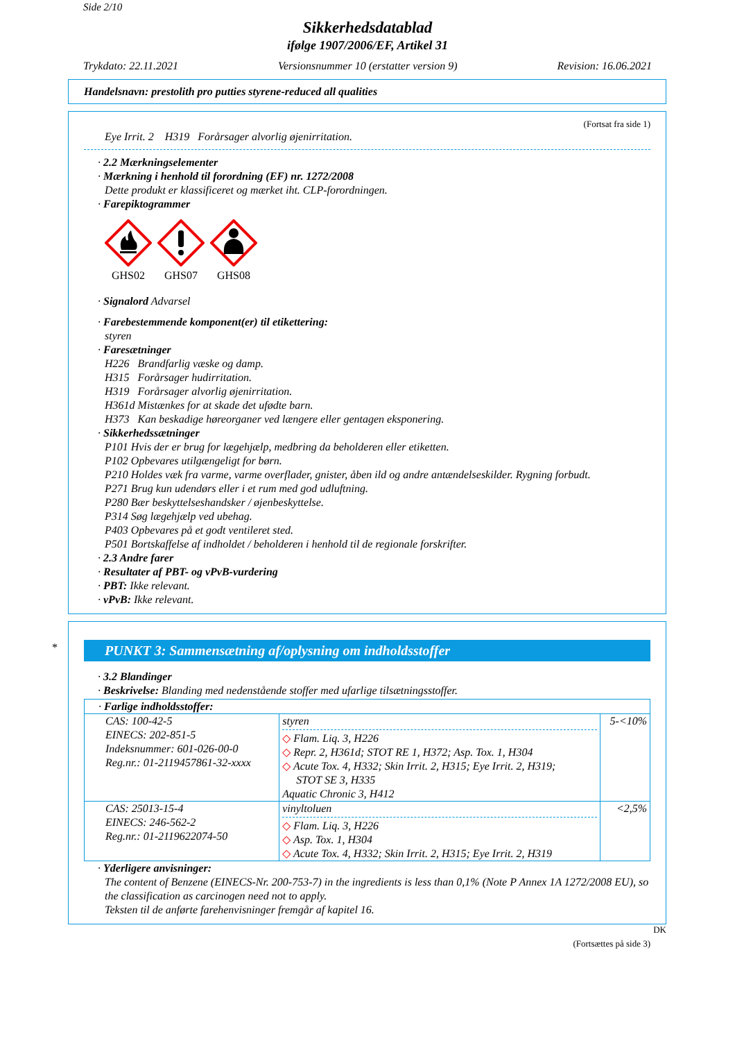Side 2/10
Sikkerhedsdatablad
ifølge 1907/2006/EF, Artikel 31
Trykdato: 22.11.2021 Versionsnummer 10 (erstatter version 9) Revision: 16.06.2021
Handelsnavn: prestolith pro putties styrene-reduced all qualities
(Fortsat fra side 1)
Eye Irrit. 2 H319 Forårsager alvorlig øjenirritation.
· 2.2 Mærkningselementer
· Mærkning i henhold til forordning (EF) nr. 1272/2008
Dette produkt er klassificeret og mærket iht. CLP-forordningen.
· Farepiktogrammer
GHS02 GHS07 GHS08
· Signalord Advarsel
· Farebestemmende komponent(er) til etikettering:
styren
· Faresætninger
H226 Brandfarlig væske og damp.
H315 Forårsager hudirritation.
H319 Forårsager alvorlig øjenirritation.
H361d Mistænkes for at skade det ufødte barn.
H373 Kan beskadige høreorganer ved længere eller gentagen eksponering.
· Sikkerhedssætninger
P101 Hvis der er brug for lægehjælp, medbring da beholderen eller etiketten.
P102 Opbevares utilgængeligt for børn.
P210 Holdes væk fra varme, varme overflader, gnister, åben ild og andre antændelseskilder. Rygning forbudt.
P271 Brug kun udendørs eller i et rum med god udluftning.
P280 Bær beskyttelseshandsker / øjenbeskyttelse.
P314 Søg lægehjælp ved ubehag.
P403 Opbevares på et godt ventileret sted.
P501 Bortskaffelse af indholdet / beholderen i henhold til de regionale forskrifter.
· 2.3 Andre farer
· Resultater af PBT- og vPvB-vurdering
· PBT: Ikke relevant.
· vPvB: Ikke relevant.
*
PUNKT 3: Sammensætning af/oplysning om indholdsstoffer
· 3.2 Blandinger
· Beskrivelse: Blanding med nedenstående stoffer med ufarlige tilsætningsstoffer.
| · Farlige indholdsstoffer: | | |
| CAS: 100-42-5 EINECS: 202-851-5 Indeksnummer: 601-026-00-0 Reg.nr.: 01-2119457861-32-xxxx | styren ◇ Flam. Liq. 3, H226 ◇ Repr. 2, H361d; STOT RE 1, H372; Asp. Tox. 1, H304 ◇ Acute Tox. 4, H332; Skin Irrit. 2, H315; Eye Irrit. 2, H319; STOT SE 3, H335 Aquatic Chronic 3, H412 | 5-<10% |
| CAS: 25013-15-4 EINECS: 246-562-2 Reg.nr.: 01-2119622074-50 | vinyltoluen ◇ Flam. Liq. 3, H226 ◇ Asp. Tox. 1, H304 ◇ Acute Tox. 4, H332; Skin Irrit. 2, H315; Eye Irrit. 2, H319 | <2,5% |
· Yderligere anvisninger:
The content of Benzene (EINECS-Nr. 200-753-7) in the ingredients is less than 0,1% (Note P Annex 1A 1272/2008 EU), so the classification as carcinogen need not to apply.
Teksten til de anførte farehenvisninger fremgår af kapitel 16.
DK
(Fortsættes på side 3)